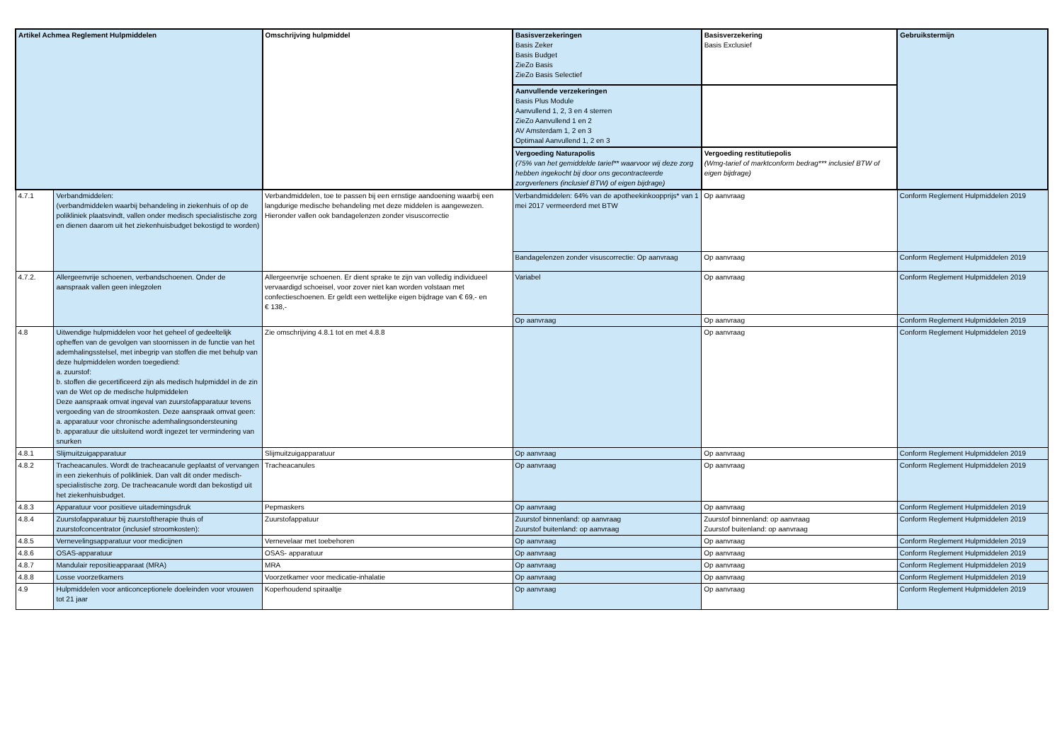| Artikel Achmea Reglement Hulpmiddelen | | Omschrijving hulpmiddel | Basisverzekeringen Basis Zeker Basis Budget ZieZo Basis ZieZo Basis Selectief | Basisverzekering Basis Exclusief | Gebruikstermijn |
| --- | --- | --- | --- | --- | --- |
| | | | Aanvullende verzekeringen Basis Plus Module Aanvullend 1, 2, 3 en 4 sterren ZieZo Aanvullend 1 en 2 AV Amsterdam 1, 2 en 3 Optimaal Aanvullend 1, 2 en 3 | | |
| | | | Vergoeding Naturapolis (75% van het gemiddelde tarief** waarvoor wij deze zorg hebben ingekocht bij door ons gecontracteerde zorgverleners (inclusief BTW) of eigen bijdrage) | Vergoeding restitutiepolis (Wmg-tarief of marktconform bedrag*** inclusief BTW of eigen bijdrage) | |
| 4.7.1 | Verbandmiddelen: (verbandmiddelen waarbij behandeling in ziekenhuis of op de polikliniek plaatsvindt, vallen onder medisch specialistische zorg en dienen daarom uit het ziekenhuisbudget bekostigd te worden) | Verbandmiddelen, toe te passen bij een ernstige aandoening waarbij een langdurige medische behandeling met deze middelen is aangewezen. Hieronder vallen ook bandagelenzen zonder visuscorrectie | Verbandmiddelen: 64% van de apotheekinkoopprijs* van 1 mei 2017 vermeerderd met BTW | Op aanvraag | Conform Reglement Hulpmiddelen 2019 |
| | | | Bandagelenzen zonder visuscorrectie: Op aanvraag | Op aanvraag | Conform Reglement Hulpmiddelen 2019 |
| 4.7.2. | Allergeenvrije schoenen, verbandschoenen. Onder de aanspraak vallen geen inlegzolen | Allergeenvrije schoenen. Er dient sprake te zijn van volledig individueel vervaardigd schoeisel, voor zover niet kan worden volstaan met confectieschoenen. Er geldt een wettelijke eigen bijdrage van € 69,- en € 138,- | Variabel | Op aanvraag | Conform Reglement Hulpmiddelen 2019 |
| | | | Op aanvraag | Op aanvraag | Conform Reglement Hulpmiddelen 2019 |
| 4.8 | Uitwendige hulpmiddelen voor het geheel of gedeeltelijk opheffen van de gevolgen van stoornissen in de functie van het ademhalingsstelsel, met inbegrip van stoffen die met behulp van deze hulpmiddelen worden toegediend: a. zuurstof: b. stoffen die gecertificeerd zijn als medisch hulpmiddel in de zin van de Wet op de medische hulpmiddelen Deze aanspraak omvat ingeval van zuurstofapparatuur tevens vergoeding van de stroomkosten. Deze aanspraak omvat geen: a. apparatuur voor chronische ademhalingsondersteuning b. apparatuur die uitsluitend wordt ingezet ter vermindering van snurken | Zie omschrijving 4.8.1 tot en met 4.8.8 | | Op aanvraag | Conform Reglement Hulpmiddelen 2019 |
| 4.8.1 | Slijmuitzuigapparatuur | Slijmuitzuigapparatuur | Op aanvraag | Op aanvraag | Conform Reglement Hulpmiddelen 2019 |
| 4.8.2 | Tracheacanules. Wordt de tracheacanule geplaatst of vervangen in een ziekenhuis of polikliniek. Dan valt dit onder medisch-specialistische zorg. De tracheacanule wordt dan bekostigd uit het ziekenhuisbudget. | Tracheacanules | Op aanvraag | Op aanvraag | Conform Reglement Hulpmiddelen 2019 |
| 4.8.3 | Apparatuur voor positieve uitademingsdruk | Pepmaskers | Op aanvraag | Op aanvraag | Conform Reglement Hulpmiddelen 2019 |
| 4.8.4 | Zuurstofapparatuur bij zuurstoftherapie thuis of zuurstofconcentrator (inclusief stroomkosten): | Zuurstofappatuur | Zuurstof binnenland: op aanvraag Zuurstof buitenland: op aanvraag | Zuurstof binnenland: op aanvraag Zuurstof buitenland: op aanvraag | Conform Reglement Hulpmiddelen 2019 |
| 4.8.5 | Vernevelingsapparatuur voor medicijnen | Vernevelaar met toebehoren | Op aanvraag | Op aanvraag | Conform Reglement Hulpmiddelen 2019 |
| 4.8.6 | OSAS-apparatuur | OSAS- apparatuur | Op aanvraag | Op aanvraag | Conform Reglement Hulpmiddelen 2019 |
| 4.8.7 | Mandulair repositieapparaat (MRA) | MRA | Op aanvraag | Op aanvraag | Conform Reglement Hulpmiddelen 2019 |
| 4.8.8 | Losse voorzetkamers | Voorzetkamer voor medicatie-inhalatie | Op aanvraag | Op aanvraag | Conform Reglement Hulpmiddelen 2019 |
| 4.9 | Hulpmiddelen voor anticonceptionele doeleinden voor vrouwen tot 21 jaar | Koperhoudend spiraaltje | Op aanvraag | Op aanvraag | Conform Reglement Hulpmiddelen 2019 |